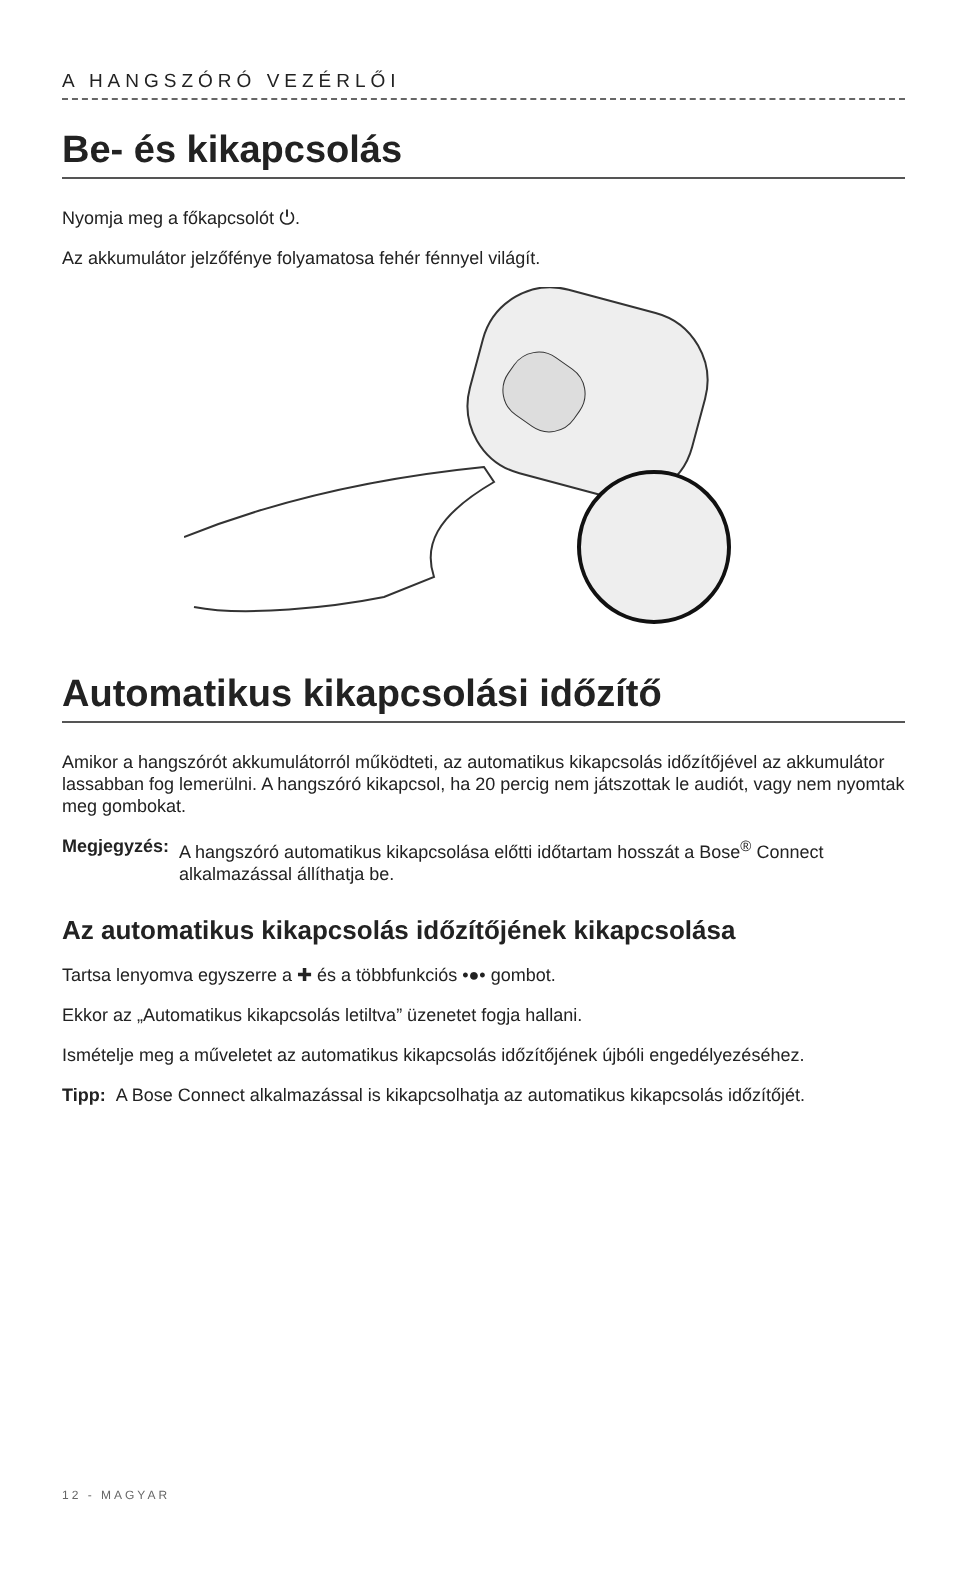A HANGSZÓRÓ VEZÉRLŐI
Be- és kikapcsolás
Nyomja meg a főkapcsolót ⏻.
Az akkumulátor jelzőfénye folyamatosa fehér fénnyel világít.
Automatikus kikapcsolási időzítő
Amikor a hangszórót akkumulátorról működteti, az automatikus kikapcsolás időzítőjével az akkumulátor lassabban fog lemerülni. A hangszóró kikapcsol, ha 20 percig nem játszottak le audiót, vagy nem nyomtak meg gombokat.
Megjegyzés: A hangszóró automatikus kikapcsolása előtti időtartam hosszát a Bose<sup>®</sup> Connect alkalmazással állíthatja be.
Az automatikus kikapcsolás időzítőjének kikapcsolása
Tartsa lenyomva egyszerre a ✚ és a többfunkciós •●• gombot.
Ekkor az „Automatikus kikapcsolás letiltva” üzenetet fogja hallani.
Ismételje meg a műveletet az automatikus kikapcsolás időzítőjének újbóli engedélyezéséhez.
Tipp: A Bose Connect alkalmazással is kikapcsolhatja az automatikus kikapcsolás időzítőjét.
12 - MAGYAR